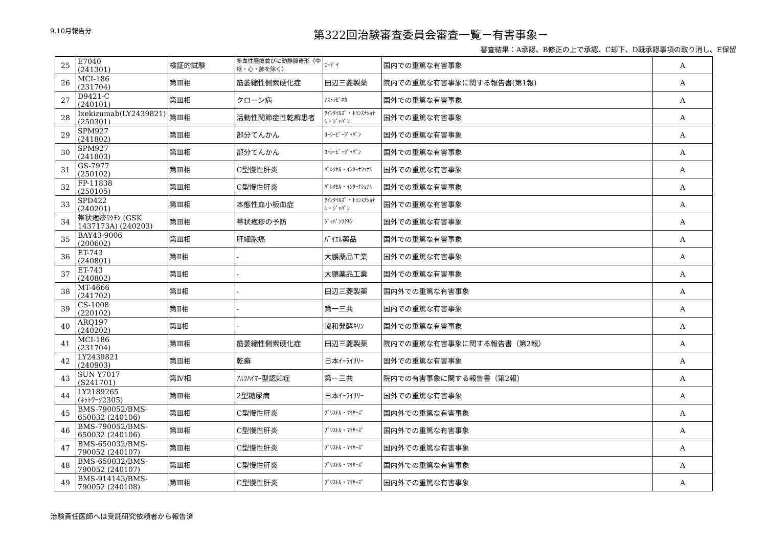9,10月報告分
第322回治験審査委員会審査一覧－有害事象－
審査結果：A承認、B修正の上で承認、C却下、D既承認事項の取り消し、E保留
| 25 | E7040 (241301) | 検証的試験 | 多血性腫瘍並びに動静脈奇形（中枢・心・肺を除く） | ｴｰｻﾞｲ | 国内での重篤な有害事象 | A |
| 26 | MCI-186 (231704) | 第Ⅲ相 | 筋萎縮性側索硬化症 | 田辺三菱製薬 | 院内での重篤な有害事象に関する報告書(第1報) | A |
| 27 | D9421-C (240101) | 第Ⅲ相 | クローン病 | ｱｽﾄﾗｾﾞﾈｶ | 国外での重篤な有害事象 | A |
| 28 | Ixekizumab(LY2439821)(250301) | 第Ⅲ相 | 活動性関節症性乾癬患者 | ｸｲﾝﾀｲﾙｽﾞ・ﾄﾗﾝｽﾅｼｮﾅﾙ・ｼﾞｬﾊﾟﾝ | 国外での重篤な有害事象 | A |
| 29 | SPM927 (241802) | 第Ⅲ相 | 部分てんかん | ﾕｰｼｰﾋﾞｰｼﾞｬﾊﾟﾝ | 国外での重篤な有害事象 | A |
| 30 | SPM927 (241803) | 第Ⅲ相 | 部分てんかん | ﾕｰｼｰﾋﾞｰｼﾞｬﾊﾟﾝ | 国外での重篤な有害事象 | A |
| 31 | GS-7977 (250102) | 第Ⅲ相 | C型慢性肝炎 | ﾊﾟﾚｸｾﾙ・ｲﾝﾀｰﾅｼｮﾅﾙ | 国外での重篤な有害事象 | A |
| 32 | FP-11838 (250105) | 第Ⅲ相 | C型慢性肝炎 | ﾊﾟﾚｸｾﾙ・ｲﾝﾀｰﾅｼｮﾅﾙ | 国外での重篤な有害事象 | A |
| 33 | SPD422 (240201) | 第Ⅲ相 | 本態性血小板血症 | ｸｲﾝﾀｲﾙｽﾞ・ﾄﾗﾝｽﾅｼｮﾅﾙ・ｼﾞｬﾊﾟﾝ | 国外での重篤な有害事象 | A |
| 34 | 帯状疱疹ﾜｸﾁﾝ (GSK 1437173A) (240203) | 第Ⅲ相 | 帯状疱疹の予防 | ｼﾞｬﾊﾟﾝﾜｸﾁﾝ | 国外での重篤な有害事象 | A |
| 35 | BAY43-9006 (200602) | 第Ⅲ相 | 肝細胞癌 | ﾊﾞｲｴﾙ薬品 | 国外での重篤な有害事象 | A |
| 36 | ET-743 (240801) | 第Ⅱ相 | - | 大鵬薬品工業 | 国外での重篤な有害事象 | A |
| 37 | ET-743 (240802) | 第Ⅱ相 | - | 大鵬薬品工業 | 国外での重篤な有害事象 | A |
| 38 | MT-4666 (241702) | 第Ⅱ相 | - | 田辺三菱製薬 | 国内外での重篤な有害事象 | A |
| 39 | CS-1008 (220102) | 第Ⅱ相 | - | 第一三共 | 国内での重篤な有害事象 | A |
| 40 | ARQ197 (240202) | 第Ⅱ相 | - | 協和発酵ｷﾘﾝ | 国外での重篤な有害事象 | A |
| 41 | MCI-186 (231704) | 第Ⅲ相 | 筋萎縮性側索硬化症 | 田辺三菱製薬 | 院内での重篤な有害事象に関する報告書（第2報） | A |
| 42 | LY2439821 (240903) | 第Ⅲ相 | 乾癬 | 日本ｲｰﾗｲﾘﾘｰ | 国外での重篤な有害事象 | A |
| 43 | SUN Y7017 (S241701) | 第Ⅳ相 | ｱﾙﾂﾊｲﾏｰ型認知症 | 第一三共 | 院内での有害事象に関する報告書（第2報） | A |
| 44 | LY2189265 (ﾈｯﾄﾜｰｸ2305) | 第Ⅲ相 | 2型糖尿病 | 日本ｲｰﾗｲﾘﾘｰ | 国外での重篤な有害事象 | A |
| 45 | BMS-790052/BMS-650032 (240106) | 第Ⅲ相 | C型慢性肝炎 | ﾌﾞﾘｽﾄﾙ・ﾏｲﾔｰｽﾞ | 国内外での重篤な有害事象 | A |
| 46 | BMS-790052/BMS-650032 (240106) | 第Ⅲ相 | C型慢性肝炎 | ﾌﾞﾘｽﾄﾙ・ﾏｲﾔｰｽﾞ | 国内外での重篤な有害事象 | A |
| 47 | BMS-650032/BMS-790052 (240107) | 第Ⅲ相 | C型慢性肝炎 | ﾌﾞﾘｽﾄﾙ・ﾏｲﾔｰｽﾞ | 国内外での重篤な有害事象 | A |
| 48 | BMS-650032/BMS-790052 (240107) | 第Ⅲ相 | C型慢性肝炎 | ﾌﾞﾘｽﾄﾙ・ﾏｲﾔｰｽﾞ | 国内外での重篤な有害事象 | A |
| 49 | BMS-914143/BMS-790052 (240108) | 第Ⅲ相 | C型慢性肝炎 | ﾌﾞﾘｽﾄﾙ・ﾏｲﾔｰｽﾞ | 国内外での重篤な有害事象 | A |
治験責任医師へは受託研究依頼者から報告済